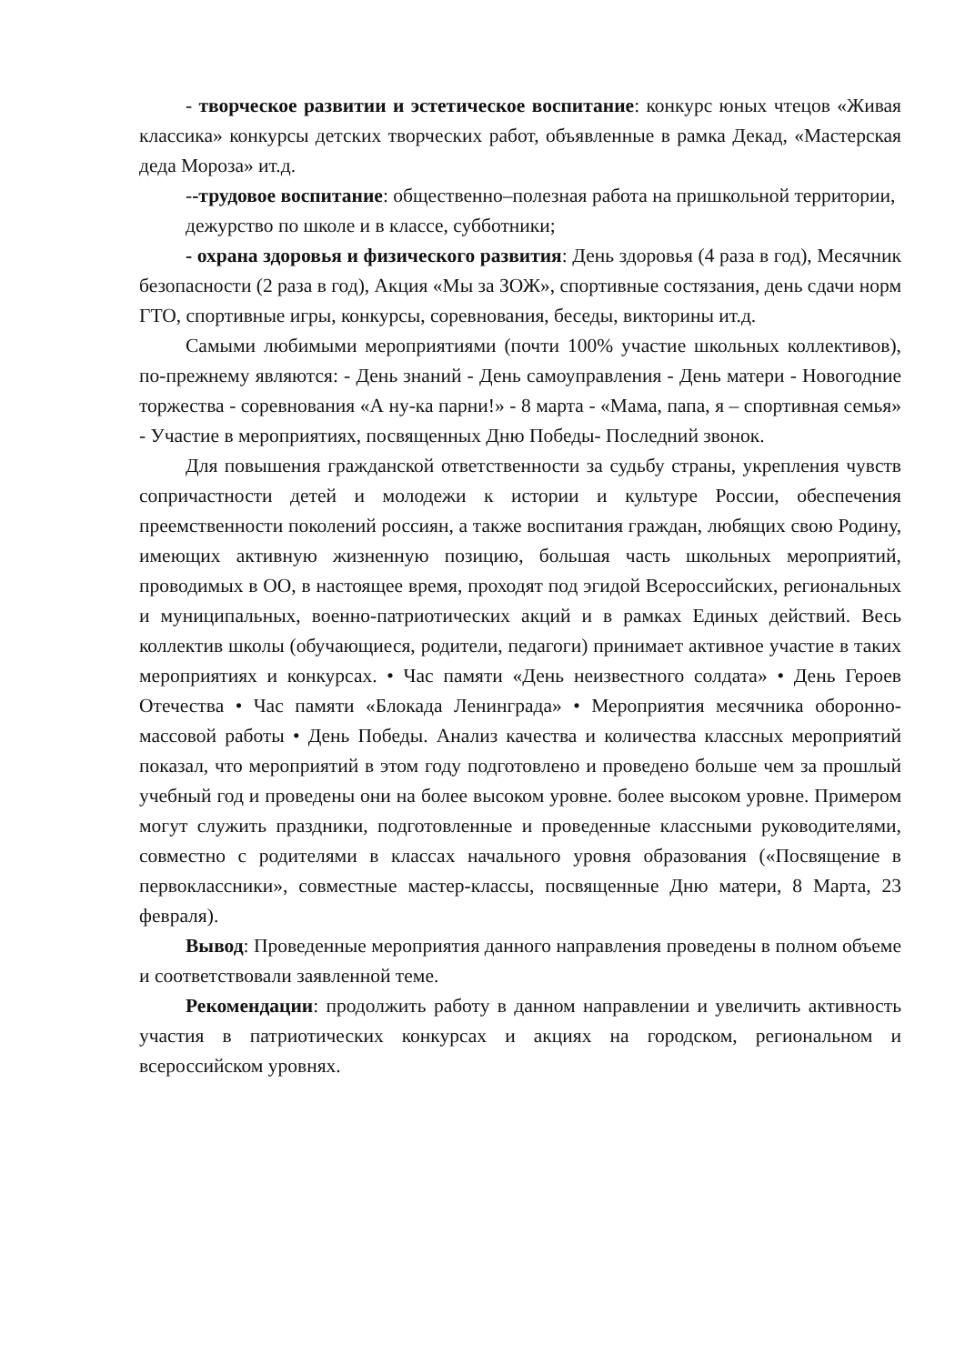- творческое развитии и эстетическое воспитание: конкурс юных чтецов «Живая классика» конкурсы детских творческих работ, объявленные в рамка Декад, «Мастерская деда Мороза» ит.д.
--трудовое воспитание: общественно–полезная работа на пришкольной территории, дежурство по школе и в классе, субботники;
- охрана здоровья и физического развития: День здоровья (4 раза в год), Месячник безопасности (2 раза в год), Акция «Мы за ЗОЖ», спортивные состязания, день сдачи норм ГТО, спортивные игры, конкурсы, соревнования, беседы, викторины ит.д.
Самыми любимыми мероприятиями (почти 100% участие школьных коллективов), по-прежнему являются: - День знаний - День самоуправления - День матери - Новогодние торжества - соревнования «А ну-ка парни!» - 8 марта - «Мама, папа, я – спортивная семья» - Участие в мероприятиях, посвященных Дню Победы- Последний звонок.
Для повышения гражданской ответственности за судьбу страны, укрепления чувств сопричастности детей и молодежи к истории и культуре России, обеспечения преемственности поколений россиян, а также воспитания граждан, любящих свою Родину, имеющих активную жизненную позицию, большая часть школьных мероприятий, проводимых в ОО, в настоящее время, проходят под эгидой Всероссийских, региональных и муниципальных, военно-патриотических акций и в рамках Единых действий. Весь коллектив школы (обучающиеся, родители, педагоги) принимает активное участие в таких мероприятиях и конкурсах. • Час памяти «День неизвестного солдата» • День Героев Отечества • Час памяти «Блокада Ленинграда» • Мероприятия месячника оборонно-массовой работы • День Победы. Анализ качества и количества классных мероприятий показал, что мероприятий в этом году подготовлено и проведено больше чем за прошлый учебный год и проведены они на более высоком уровне. более высоком уровне. Примером могут служить праздники, подготовленные и проведенные классными руководителями, совместно с родителями в классах начального уровня образования («Посвящение в первоклассники», совместные мастер-классы, посвященные Дню матери, 8 Марта, 23 февраля).
Вывод: Проведенные мероприятия данного направления проведены в полном объеме и соответствовали заявленной теме.
Рекомендации: продолжить работу в данном направлении и увеличить активность участия в патриотических конкурсах и акциях на городском, региональном и всероссийском уровнях.